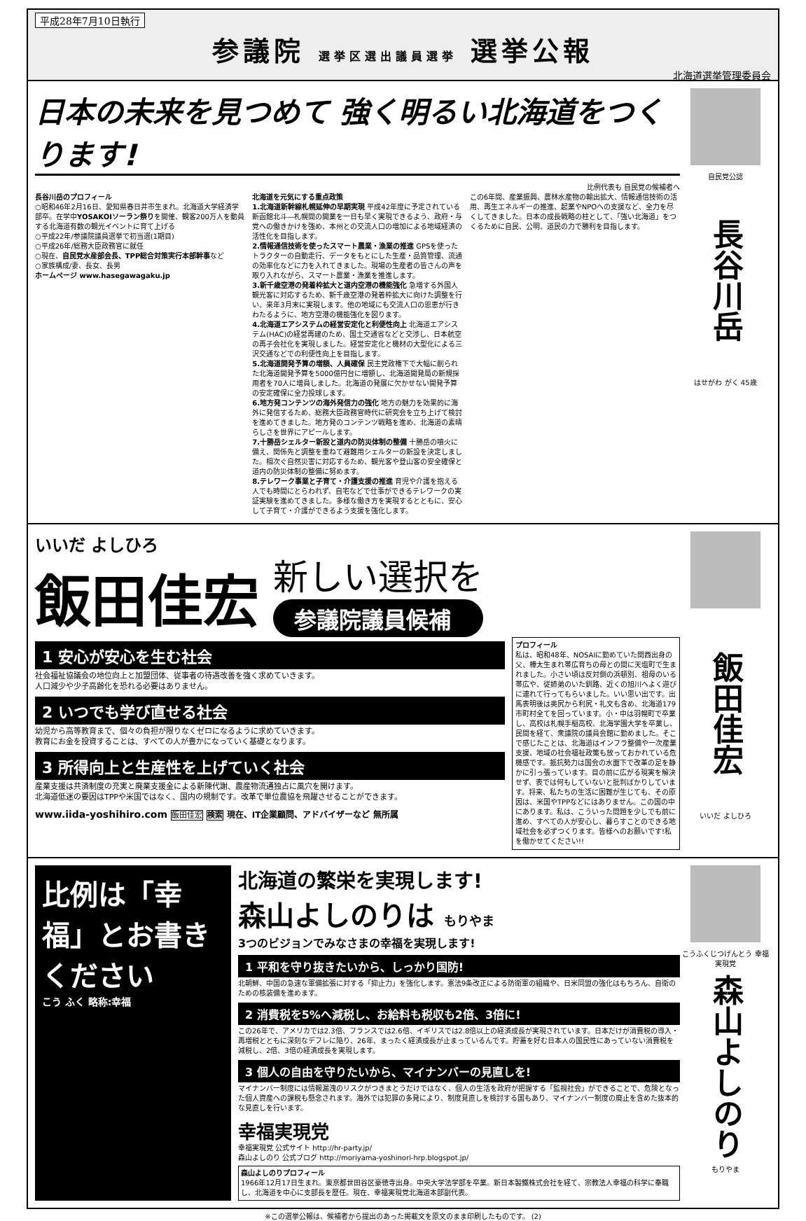平成28年7月10日執行
参議院 選挙区選出議員選挙 選挙公報
北海道選挙管理委員会
日本の未来を見つめて 強く明るい北海道をつくります!
比例代表も 自民党の候補者へ
長谷川岳のプロフィール
○昭和46年2月16日、愛知県春日井市生まれ。北海道大学経済学部卒。在学中YOSAKOIソーラン祭りを開催、観客200万人を動員する北海道有数の観光イベントに育て上げる
○平成22年/参議院議員選挙で初当選(1期目)
○平成26年/総務大臣政務官に就任
○現在、自民党水産部会長、TPP総合対策実行本部幹事など
○家族構成/妻、長女、長男
ホームページ www.hasegawagaku.jp
北海道を元気にする重点政策
1.北海道新幹線札幌延伸の早期実現 平成42年度に予定されている新函館北斗―札幌間の開業を一日も早く実現できるよう、政府・与党への働きかけを強め、本州との交流人口の増加による地域経済の活性化を目指します。
2.情報通信技術を使ったスマート農業・漁業の推進 GPSを使ったトラクターの自動走行、データをもとにした生産・品質管理、流通の効率化などに力を入れてきました。現場の生産者の皆さんの声を取り入れながら、スマート農業・漁業を推進します。
3.新千歳空港の発着枠拡大と道内空港の機能強化 急増する外国人観光客に対応するため、新千歳空港の発着枠拡大に向けた調整を行い、来年3月末に実現します。他の地域にも交流人口の恩恵が行きわたるように、地方空港の機能強化を図ります。
4.北海道エアシステムの経営安定化と利便性向上 北海道エアシステム(HAC)の経営再建のため、国土交通省などと交渉し、日本航空の再子会社化を実現しました。経営安定化と機材の大型化による三沢交通などでの利便性向上を目指します。
5.北海道開発予算の増額、人員確保 民主党政権下で大幅に削られた北海道開発予算を5000億円台に増額し、北海道開発局の新規採用者を70人に増員しました。北海道の発展に欠かせない開発予算の安定確保に全力投球します。
6.地方発コンテンツの海外発信力の強化 地方の魅力を効果的に海外に発信するため、総務大臣政務官時代に研究会を立ち上げて検討を進めてきました。地方発のコンテンツ戦略を進め、北海道の素晴らしさを世界にアピールします。
7.十勝岳シェルター新設と道内の防災体制の整備 十勝岳の噴火に備え、関係先と調整を重ねて避難用シェルターの新設を決定しました。相次ぐ自然災害に対応するため、観光客や登山客の安全確保と道内の防災体制の整備に努めます。
8.テレワーク事業と子育て・介護支援の推進 育児や介護を抱える人でも時間にとらわれず、自宅などで仕事ができるテレワークの実証実験を進めてきました。多様な働き方を実現するとともに、安心して子育て・介護ができるよう支援を強化します。
この6年間、産業振興、農林水産物の輸出拡大、情報通信技術の活用、再生エネルギーの推進、起業やNPOへの支援など、全力を尽くしてきました。日本の成長戦略の柱として、「強い北海道」をつくるために自民、公明、道民の力で勝利を目指します。
自民党公認
長谷川岳
はせがわ がく 45歳
いいだ よしひろ
飯田佳宏
新しい選択を
参議院議員候補
1 安心が安心を生む社会
社会福祉協議会の地位向上と加盟団体、従事者の待遇改善を強く求めていきます。
人口減少や少子高齢化を恐れる必要はありません。
2 いつでも学び直せる社会
幼児から高等教育まで、個々の負担が限りなくゼロになるように求めていきます。
教育にお金を投資することは、すべての人が豊かになっていく基礎となります。
3 所得向上と生産性を上げていく社会
産業支援は共済制度の充実と廃業支援金による新陳代謝、農産物流通独占に風穴を開けます。
北海道低迷の要因はTPPや米国ではなく、国内の規制です。改革で単位農協を飛躍させることができます。
www.iida-yoshihiro.com 飯田佳宏 検索 現在、IT企業顧問、アドバイザーなど 無所属
プロフィール
私は、昭和48年、NOSAIに勤めていた関西出身の父、樺太生まれ帯広育ちの母との間に天塩町で生まれました。小さい頃は反対側の浜頓別、祖母のいる帯広や、従姉弟のいた釧路、近くの旭川へよく遊びに連れて行ってもらいました。いい思い出です。出馬表明後は奥尻から利尻・礼文も含め、北海道179市町村全てを回っています。小・中は羽幌町で卒業し、高校は札幌手稲高校、北海学園大学を卒業し、民間を経て、衆議院の議員会館に勤めました。そこで感じたことは、北海道はインフラ整備や一次産業支援、地域の社会福祉政策も放っておかれている危機感です。抵抗勢力は国会の水面下で改革の足を静かに引っ張っています。目の前に広がる現実を解決せず、表では何もしていないと批判ばかりしています。将来、私たちの生活に困難が生じても、その原因は、米国やTPPなどにはありません。この国の中にあります。私は、こういった問題を少しでも前に進め、すべての人が安心し、暮らすことのできる地域社会を必ずつくります。皆様へのお願いです!私を働かせてください!!
飯田佳宏
いいだ よしひろ
比例は「幸福」とお書きください
こう ふく 略称:幸福
北海道の繁栄を実現します!
森山よしのりは もりやま
3つのビジョンでみなさまの幸福を実現します!
1 平和を守り抜きたいから、しっかり国防!
北朝鮮、中国の急速な軍備拡張に対する「抑止力」を強化します。憲法9条改正による防衛軍の組織や、日米同盟の強化はもちろん、自衛のための核装備を進めます。
2 消費税を5%へ減税し、お給料も税収も2倍、3倍に!
この26年で、アメリカでは2.3倍、フランスでは2.6倍、イギリスでは2.8倍以上の経済成長が実現されています。日本だけが消費税の導入・再増税とともに深刻なデフレに陥り、26年、まったく経済成長が止まっているんです。貯蓄を好む日本人の国民性にあっていない消費税を減税し、2倍、3倍の経済成長を実現します。
3 個人の自由を守りたいから、マイナンバーの見直しを!
マイナンバー制度には情報漏洩のリスクがつきまとうだけではなく、個人の生活を政府が把握する「監視社会」ができることで、危険となった個人資産への課税も懸念されます。海外では犯罪の多発により、制度見直しを検討する国もあり、マイナンバー制度の廃止を含めた抜本的な見直しを行います。
幸福実現党
幸福実現党 公式サイト http://hr-party.jp/
森山よしのり 公式ブログ http://moriyama-yoshinori-hrp.blogspot.jp/
森山よしのりプロフィール
1966年12月17日生まれ。東京都世田谷区豪徳寺出身。中央大学法学部を卒業。新日本製鐵株式会社を経て、宗教法人幸福の科学に奉職し、北海道を中心に支部長を歴任。現在、幸福実現党北海道本部副代表。
こうふくじつげんとう 幸福実現党
森山よしのり
もりやま
※この選挙公報は、候補者から提出のあった掲載文を原文のまま印刷したものです。 (2)